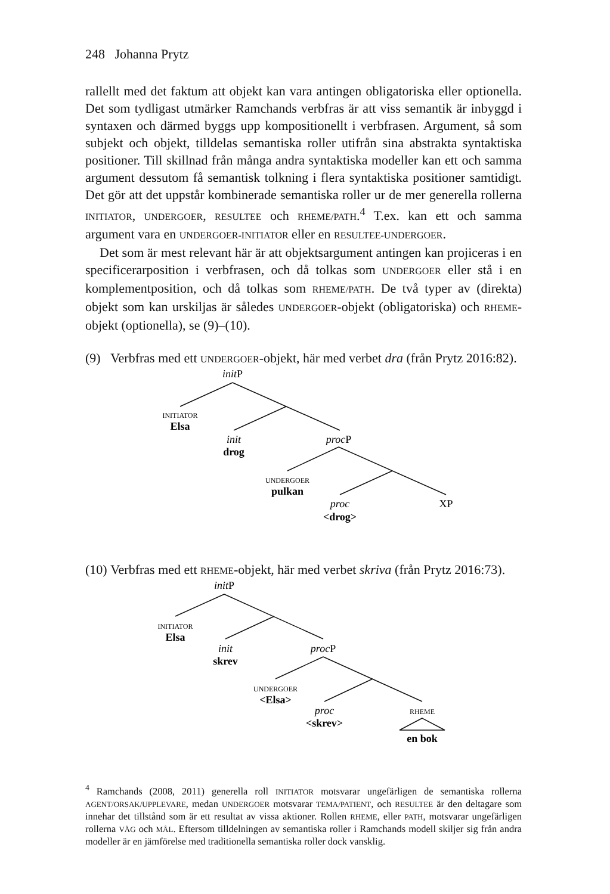248 Johanna Prytz
rallellt med det faktum att objekt kan vara antingen obligatoriska eller optio­nella. Det som tydligast utmärker Ramchands verbfras är att viss semantik är inbyggd i syntaxen och därmed byggs upp kompositionellt i verbfrasen. Argu­ment, så som subjekt och objekt, tilldelas semantiska roller utifrån sina ab­strakta syntaktiska positioner. Till skillnad från många andra syntaktiska mo­deller kan ett och samma argument dessutom få semantisk tolkning i flera syn­taktiska positioner samtidigt. Det gör att det uppstår kombinerade semantiska roller ur de mer generella rollerna INITIATOR, UNDERGOER, RESULTEE och RHEME/PATH.<sup>4</sup> T.ex. kan ett och samma argument vara en UNDERGOER-INITIA­TOR eller en RESULTEE-UNDERGOER.
Det som är mest relevant här är att objektsargument antingen kan projiceras i en specificerarposition i verbfrasen, och då tolkas som UNDERGOER eller stå i en komplementposition, och då tolkas som RHEME/PATH. De två typer av (di­rekta) objekt som kan urskiljas är således UNDERGOER-objekt (obligatoriska) och RHEME-objekt (optionella), se (9)–(10).
(9) Verbfras med ett UNDERGOER-objekt, här med verbet dra (från Prytz 2016:82).
initP
INITIATOR
Elsa
init
drog
procP
UNDERGOER
pulkan
proc
<drog>
XP
(10) Verbfras med ett RHEME-objekt, här med verbet skriva (från Prytz 2016:73).
initP
INITIATOR
Elsa
init
skrev
procP
UNDERGOER
<Elsa>
proc
<skrev>
RHEME
en bok
<sup>4</sup> Ramchands (2008, 2011) generella roll INITIATOR motsvarar ungefärligen de semantiska rollerna AGENT/ORSAK/UPPLEVARE, medan UNDERGOER motsvarar TEMA/PATIENT, och RESULTEE är den deltagare som innehar det tillstånd som är ett resultat av vissa aktioner. Rollen RHEME, eller PATH, motsvarar ungefärligen rollerna VÄG och MÅL. Eftersom tilldelningen av semantiska roller i Ramchands modell skiljer sig från andra modeller är en jämförelse med traditionella semantiska roller dock vansklig.